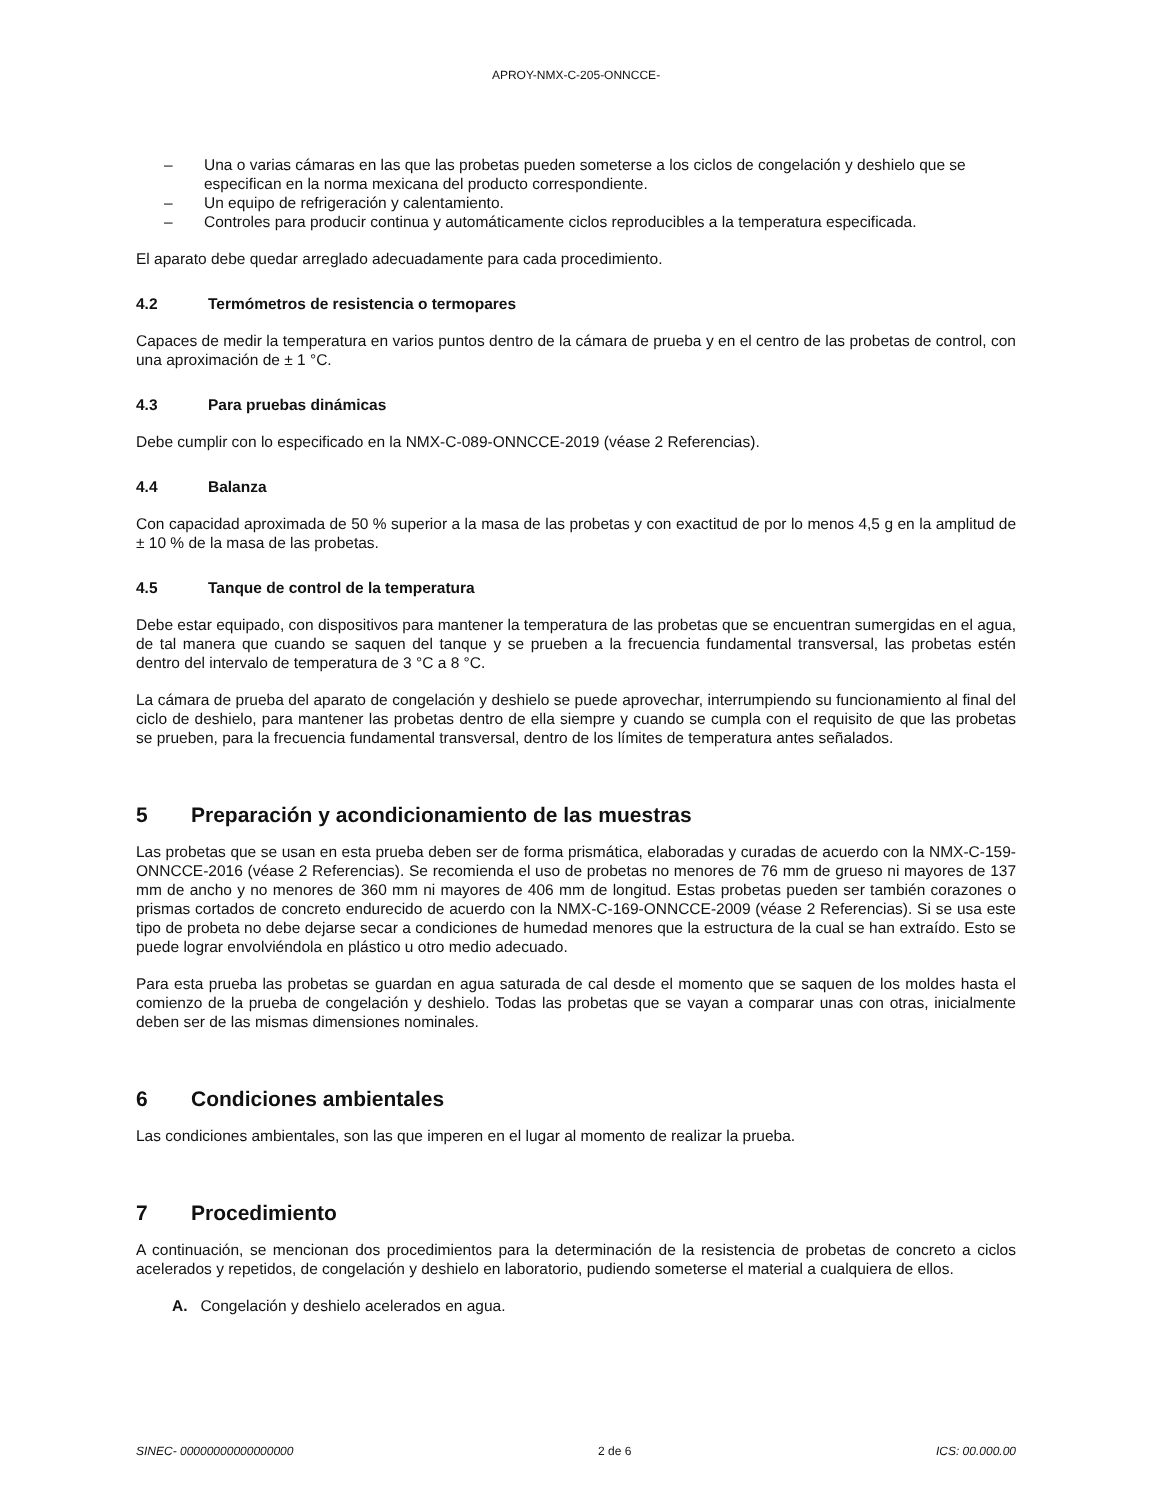APROY-NMX-C-205-ONNCCE-
– Una o varias cámaras en las que las probetas pueden someterse a los ciclos de congelación y deshielo que se especifican en la norma mexicana del producto correspondiente.
– Un equipo de refrigeración y calentamiento.
– Controles para producir continua y automáticamente ciclos reproducibles a la temperatura especificada.
El aparato debe quedar arreglado adecuadamente para cada procedimiento.
4.2 Termómetros de resistencia o termopares
Capaces de medir la temperatura en varios puntos dentro de la cámara de prueba y en el centro de las probetas de control, con una aproximación de ± 1 °C.
4.3 Para pruebas dinámicas
Debe cumplir con lo especificado en la NMX-C-089-ONNCCE-2019 (véase 2 Referencias).
4.4 Balanza
Con capacidad aproximada de 50 % superior a la masa de las probetas y con exactitud de por lo menos 4,5 g en la amplitud de ± 10 % de la masa de las probetas.
4.5 Tanque de control de la temperatura
Debe estar equipado, con dispositivos para mantener la temperatura de las probetas que se encuentran sumergidas en el agua, de tal manera que cuando se saquen del tanque y se prueben a la frecuencia fundamental transversal, las probetas estén dentro del intervalo de temperatura de 3 °C a 8 °C.
La cámara de prueba del aparato de congelación y deshielo se puede aprovechar, interrumpiendo su funcionamiento al final del ciclo de deshielo, para mantener las probetas dentro de ella siempre y cuando se cumpla con el requisito de que las probetas se prueben, para la frecuencia fundamental transversal, dentro de los límites de temperatura antes señalados.
5 Preparación y acondicionamiento de las muestras
Las probetas que se usan en esta prueba deben ser de forma prismática, elaboradas y curadas de acuerdo con la NMX-C-159-ONNCCE-2016 (véase 2 Referencias). Se recomienda el uso de probetas no menores de 76 mm de grueso ni mayores de 137 mm de ancho y no menores de 360 mm ni mayores de 406 mm de longitud. Estas probetas pueden ser también corazones o prismas cortados de concreto endurecido de acuerdo con la NMX-C-169-ONNCCE-2009 (véase 2 Referencias). Si se usa este tipo de probeta no debe dejarse secar a condiciones de humedad menores que la estructura de la cual se han extraído. Esto se puede lograr envolviéndola en plástico u otro medio adecuado.
Para esta prueba las probetas se guardan en agua saturada de cal desde el momento que se saquen de los moldes hasta el comienzo de la prueba de congelación y deshielo. Todas las probetas que se vayan a comparar unas con otras, inicialmente deben ser de las mismas dimensiones nominales.
6 Condiciones ambientales
Las condiciones ambientales, son las que imperen en el lugar al momento de realizar la prueba.
7 Procedimiento
A continuación, se mencionan dos procedimientos para la determinación de la resistencia de probetas de concreto a ciclos acelerados y repetidos, de congelación y deshielo en laboratorio, pudiendo someterse el material a cualquiera de ellos.
A. Congelación y deshielo acelerados en agua.
SINEC- 00000000000000000 2 de 6 ICS: 00.000.00